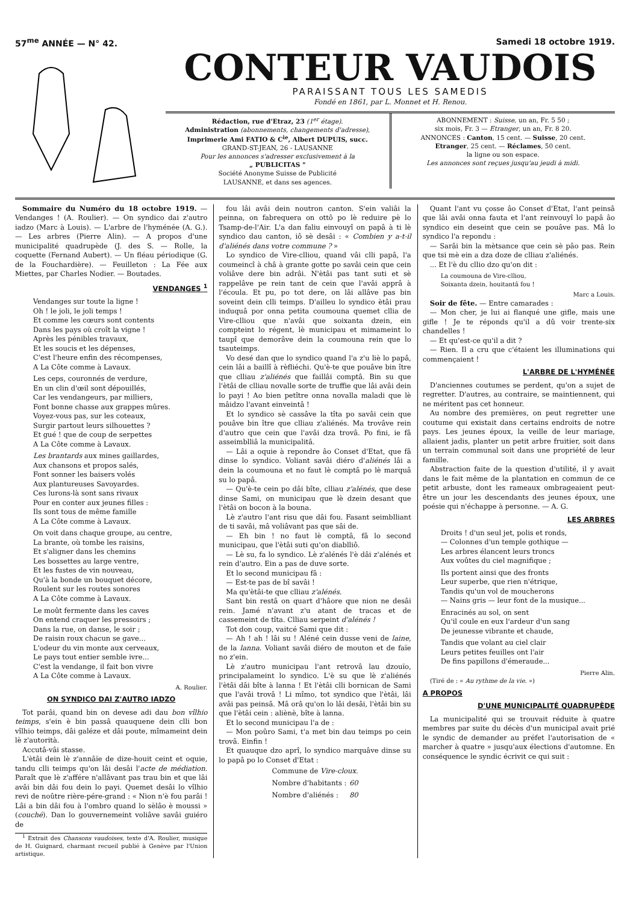57<sup>me</sup> ANNÉE — N° 42. Samedi 18 octobre 1919.
CONTEUR VAUDOIS
PARAISSANT TOUS LES SAMEDIS
Fondé en 1861, par L. Monnet et H. Renou.
Rédaction, rue d'Etraz, 23 (1<sup>er</sup> étage).
Administration (abonnements, changements d'adresse),
Imprimerie Ami FATIO & C<sup>ie</sup>, Albert DUPUIS, succ.
GRAND-ST-JEAN, 26 - LAUSANNE
Pour les annonces s'adresser exclusivement à la
„ PUBLICITAS "
Société Anonyme Suisse de Publicité
LAUSANNE, et dans ses agences.
ABONNEMENT : Suisse, un an, Fr. 5 50 ;
six mois, Fr. 3 — Etranger, un an, Fr. 8 20.
ANNONCES : Canton, 15 cent. — Suisse, 20 cent.
Etranger, 25 cent. — Réclames, 50 cent.
la ligne ou son espace.
Les annonces sont reçues jusqu'au jeudi à midi.
Sommaire du Numéro du 18 octobre 1919. — Vendanges ! (A. Roulier). — On syndico dai z'autro iadzo (Marc à Louis). — L'arbre de l'hyménée (A. G.). — Les arbres (Pierre Alin). — A propos d'une municipalité quadrupède (J. des S. — Rolle, la coquette (Fernand Aubert). — Un fléau périodique (G. de la Fouchardière). — Feuilleton : La Fée aux Miettes, par Charles Nodier. — Boutades.
VENDANGES <sup>1</sup>
Vendanges sur toute la ligne !
Oh ! le joli, le joli temps !
Et comme les cœurs sont contents
Dans les pays où croît la vigne !
Après les pénibles travaux,
Et les soucis et les dépenses,
C'est l'heure enfin des récompenses,
A La Côte comme à Lavaux.
Les ceps, couronnés de verdure,
En un clin d'œil sont dépouillés,
Car les vendangeurs, par milliers,
Font bonne chasse aux grappes mûres.
Voyez-vous pas, sur les coteaux,
Surgir partout leurs silhouettes ?
Et gué ! que de coup de serpettes
A La Côte comme à Lavaux.
Les brantards aux mines gaillardes,
Aux chansons et propos salés,
Font sonner les baisers volés
Aux plantureuses Savoyardes.
Ces lurons-là sont sans rivaux
Pour en conter aux jeunes filles :
Ils sont tous de même famille
A La Côte comme à Lavaux.
On voit dans chaque groupe, au centre,
La brante, où tombe les raisins,
Et s'aligner dans les chemins
Les bossettes au large ventre,
Et les fustes de vin nouveau,
Qu'à la bonde un bouquet décore,
Roulent sur les routes sonores
A La Côte comme à Lavaux.
Le moût fermente dans les caves
On entend craquer les pressoirs ;
Dans la rue, on danse, le soir ;
De raisin roux chacun se gave...
L'odeur du vin monte aux cerveaux,
Le pays tout entier semble ivre...
C'est la vendange, il fait bon vivre
A La Côte comme à Lavaux.
A. Roulier.
ON SYNDICO DAI Z'AUTRO IADZO
Tot parâi, quand bin on devese adi dau bon vîlhio teimps, s'ein è bin passâ quauquene dein clli bon vîlhio teimps, dâi galéze et dâi poute, mîmameint dein lè z'autorità.
Accutâ-vâi stasse.
L'ètâi dein lè z'annâïe de dize-houit ceint et oquie, tandu clli teimps qu'on lâi desâi l'acte de médiation. Paraît que lè z'affére n'allâvant pas trau bin et que lâi avâi bin dâi fou dein lo payi. Quemet desâi lo vîlhio revi de noûtre rière-pére-grand : « Nion n'è fou parâi ! Lâi a bin dâi fou à l'ombro quand lo sèlâo è moussi » (couché). Dan lo gouvernemeint voliâve savâi guiéro de
<sup>1</sup> Extrait des Chansons vaudoises, texte d'A. Roulier, musique de H. Guignard, charmant recueil publié à Genève par l'Union artistique.
fou lâi avâi dein noutron canton. S'ein valiâi la peinna, on fabrequera on ottô po lè reduire pè lo Tsamp-de-l'Air. L'a dan faliu einvouyî on papâ à ti lè syndico dau canton, iô sè desâi : « Combien y a-t-il d'aliénés dans votre commune ? »
Lo syndico de Vire-clliou, quand vâi clli papâ, l'a coumeincî à châ à grante gotte po savâi cein que cein voliâve dere bin adrâi. N'ètâi pas tant suti et sè rappelâve pe rein tant de cein que l'avâi apprâ à l'écoula. Et pu, po tot dere, on lâi allâve pas bin soveint dein clli teimps. D'ailleu lo syndico ètâi prau induquâ por onna petita coumouna quemet cllia de Vire-clliou que n'avâi que soixanta dzein, ein compteint lo régent, lè municipau et mimameint lo taupî que demorâve dein la coumouna rein que lo tsauteimps.
Vo desé dan que lo syndico quand l'a z'u liè lo papâ, cein lâi a baillî à rèfliéchi. Qu'è-te que pouâve bin ître que clliau z'aliénés que faillâi comptâ. Bin su que l'ètâi de clliau novalle sorte de truffie que lâi avâi dein lo payi ! Ao bien petître onna novalla maladi que lè mâidzo l'avant einveintâ !
Et lo syndico sè cassâve la tîta po savâi cein que pouâve bin ître que clliau z'aliénés. Ma trovâve rein d'autro que cein que l'avâi dza trovâ. Po fini, ie fâ asseimblliâ la municipalitâ.
— Lâi a oquie à repondre âo Conset d'Etat, que fâ dinse lo syndico. Voliant savâi diéro d'aliénés lâi a dein la coumouna et no faut lè comptâ po lè marquâ su lo papâ.
— Qu'è-te cein po dâi bîte, clliau z'alénés, que dese dinse Sami, on municipau que lè dzein desant que l'ètâi on bocon à la bouna.
Lè z'autro l'ant risu que dâi fou. Fasant seimblliant de ti savâi, mâ voliâvant pas que sâi de.
— Eh bin ! no faut lè comptâ, fâ lo second municipau, que l'ètâi suti qu'on diablliô.
— Lè su, fa lo syndico. Lè z'alénés l'è dâi z'alénés et rein d'autro. Ein a pas de duve sorte.
Et lo second municipau fâ :
— Est-te pas de bî savâi !
Ma qu'ètâi-te que clliau z'alénés.
Sant bin restâ on quart d'hâore que nion ne desâi rein. Jamé n'avant z'u atant de tracas et de cassemeint de tîta. Clliau serpeint d'alénés !
Tot don coup, vaitcé Sami que dit :
— Ah ! ah ! lâi su ! Aléné cein dusse veni de laine, de la lanna. Voliant savâi diéro de mouton et de faïe no z'ein.
Lè z'autro municipau l'ant retrovâ lau dzouïo, principalameint lo syndico. L'è su que lè z'aliénés l'ètâi dâi bîte à lanna ! Et l'ètâi clli bornican de Sami que l'avâi trovâ ! Li mîmo, tot syndico que l'ètâi, lâi avâi pas peinsâ. Mâ orâ qu'on lo lâi desâi, l'ètâi bin su que l'ètâi cein : aliènè, bîte à lanna.
Et lo second municipau l'a de :
— Mon poûro Sami, t'a met bin dau teimps po cein trovâ. Einfin !
Et quauque dzo aprî, lo syndico marquâve dinse su lo papâ po lo Conset d'Etat :
| Commune de Vire-cloux . | |
| Nombre d'habitants : | 60 |
| Nombre d'aliénés : | 80 |
Quant l'ant vu çosse âo Conset d'Etat, l'ant peinsâ que lâi avâi onna fauta et l'ant reinvouyî lo papâ âo syndico ein deseint que cein se pouâve pas. Mâ lo syndico l'a repondu :
— Sarâi bin la mètsance que cein sè pâo pas. Rein que tsi mè ein a dza doze de clliau z'aliénés.
... Et l'è du cllio dzo qu'on dit :
La coumouna de Vire-clliou,
Soixanta dzein, houitantâ fou !
Marc a Louis.
Soir de fête. — Entre camarades :
— Mon cher, je lui ai flanqué une gifle, mais une gifle ! Je te réponds qu'il a dû voir trente-six chandelles !
— Et qu'est-ce qu'il a dit ?
— Rien. Il a cru que c'étaient les illuminations qui commençaient !
L'ARBRE DE L'HYMÉNÉE
D'anciennes coutumes se perdent, qu'on a sujet de regretter. D'autres, au contraire, se maintiennent, qui ne méritent pas cet honneur.
Au nombre des premières, on peut regretter une coutume qui existait dans certains endroits de notre pays. Les jeunes époux, la veille de leur mariage, allaient jadis, planter un petit arbre fruitier, soit dans un terrain communal soit dans une propriété de leur famille.
Abstraction faite de la question d'utilité, il y avait dans le fait même de la plantation en commun de ce petit arbuste, dont les rameaux ombrageaient peut-être un jour les descendants des jeunes époux, une poésie qui n'échappe à personne. — A. G.
LES ARBRES
Droits ! d'un seul jet, polis et ronds,
— Colonnes d'un temple gothique —
Les arbres élancent leurs troncs
Aux voûtes du ciel magnifique ;
Ils portent ainsi que des fronts
Leur superbe, que rien n'étrique,
Tandis qu'un vol de moucherons
— Nains gris — leur font de la musique...
Enracinés au sol, on sent
Qu'il coule en eux l'ardeur d'un sang
De jeunesse vibrante et chaude,
Tandis que volant au ciel clair
Leurs petites feuilles ont l'air
De fins papillons d'émeraude...
Pierre Alin.
(Tiré de : « Au rythme de la vie. »)
A PROPOS
D'UNE MUNICIPALITÉ QUADRUPÈDE
La municipalité qui se trouvait réduite à quatre membres par suite du décès d'un municipal avait prié le syndic de demander au préfet l'autorisation de « marcher à quatre » jusqu'aux élections d'automne. En conséquence le syndic écrivit ce qui suit :